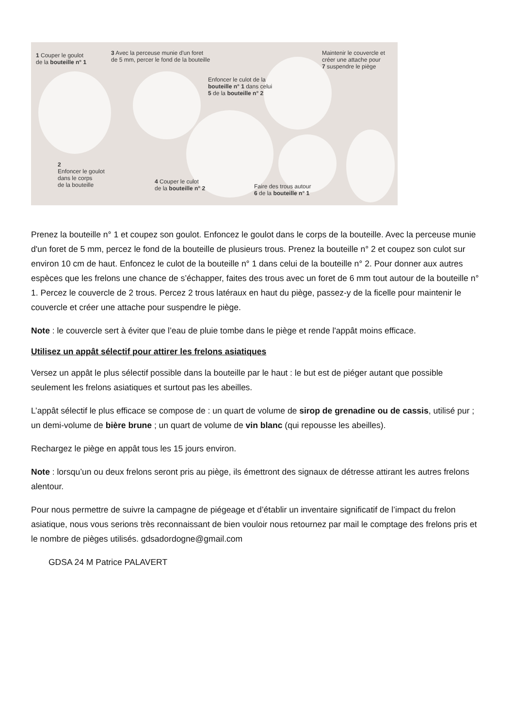1 Couper le goulot
de la bouteille n° 1
2
Enfoncer le goulot
dans le corps
de la bouteille
3 Avec la perceuse munie d'un foret
de 5 mm, percer le fond de la bouteille
4 Couper le culot
de la bouteille n° 2
Enfoncer le culot de la
bouteille n° 1 dans celui
5 de la bouteille n° 2
Faire des trous autour
6 de la bouteille n° 1
Maintenir le couvercle et
créer une attache pour
7 suspendre le piège
Prenez la bouteille n° 1 et coupez son goulot. Enfoncez le goulot dans le corps de la bouteille. Avec la perceuse munie d'un foret de 5 mm, percez le fond de la bouteille de plusieurs trous. Prenez la bouteille n° 2 et coupez son culot sur environ 10 cm de haut. Enfoncez le culot de la bouteille n° 1 dans celui de la bouteille n° 2. Pour donner aux autres espèces que les frelons une chance de s’échapper, faites des trous avec un foret de 6 mm tout autour de la bouteille n° 1. Percez le couvercle de 2 trous. Percez 2 trous latéraux en haut du piège, passez-y de la ficelle pour maintenir le couvercle et créer une attache pour suspendre le piège.
Note : le couvercle sert à éviter que l’eau de pluie tombe dans le piège et rende l'appât moins efficace.
Utilisez un appât sélectif pour attirer les frelons asiatiques
Versez un appât le plus sélectif possible dans la bouteille par le haut : le but est de piéger autant que possible seulement les frelons asiatiques et surtout pas les abeilles.
L’appât sélectif le plus efficace se compose de : un quart de volume de sirop de grenadine ou de cassis, utilisé pur ; un demi-volume de bière brune ; un quart de volume de vin blanc (qui repousse les abeilles).
Rechargez le piège en appât tous les 15 jours environ.
Note : lorsqu’un ou deux frelons seront pris au piège, ils émettront des signaux de détresse attirant les autres frelons alentour.
Pour nous permettre de suivre la campagne de piégeage et d’établir un inventaire significatif de l’impact du frelon asiatique, nous vous serions très reconnaissant de bien vouloir nous retournez par mail le comptage des frelons pris et le nombre de pièges utilisés. gdsadordogne@gmail.com
GDSA 24 M Patrice PALAVERT